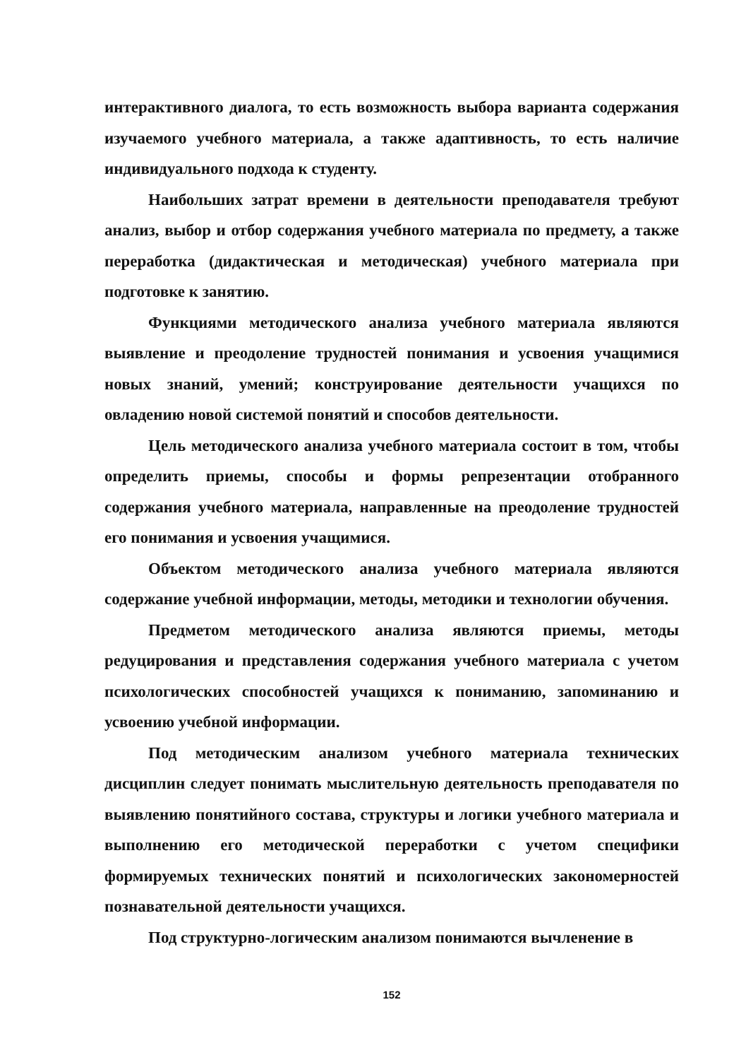интерактивного диалога, то есть возможность выбора варианта содержания изучаемого учебного материала, а также адаптивность, то есть наличие индивидуального подхода к студенту.
Наибольших затрат времени в деятельности преподавателя требуют анализ, выбор и отбор содержания учебного материала по предмету, а также переработка (дидактическая и методическая) учебного материала при подготовке к занятию.
Функциями методического анализа учебного материала являются выявление и преодоление трудностей понимания и усвоения учащимися новых знаний, умений; конструирование деятельности учащихся по овладению новой системой понятий и способов деятельности.
Цель методического анализа учебного материала состоит в том, чтобы определить приемы, способы и формы репрезентации отобранного содержания учебного материала, направленные на преодоление трудностей его понимания и усвоения учащимися.
Объектом методического анализа учебного материала являются содержание учебной информации, методы, методики и технологии обучения.
Предметом методического анализа являются приемы, методы редуцирования и представления содержания учебного материала с учетом психологических способностей учащихся к пониманию, запоминанию и усвоению учебной информации.
Под методическим анализом учебного материала технических дисциплин следует понимать мыслительную деятельность преподавателя по выявлению понятийного состава, структуры и логики учебного материала и выполнению его методической переработки с учетом специфики формируемых технических понятий и психологических закономерностей познавательной деятельности учащихся.
Под структурно-логическим анализом понимаются вычленение в
152